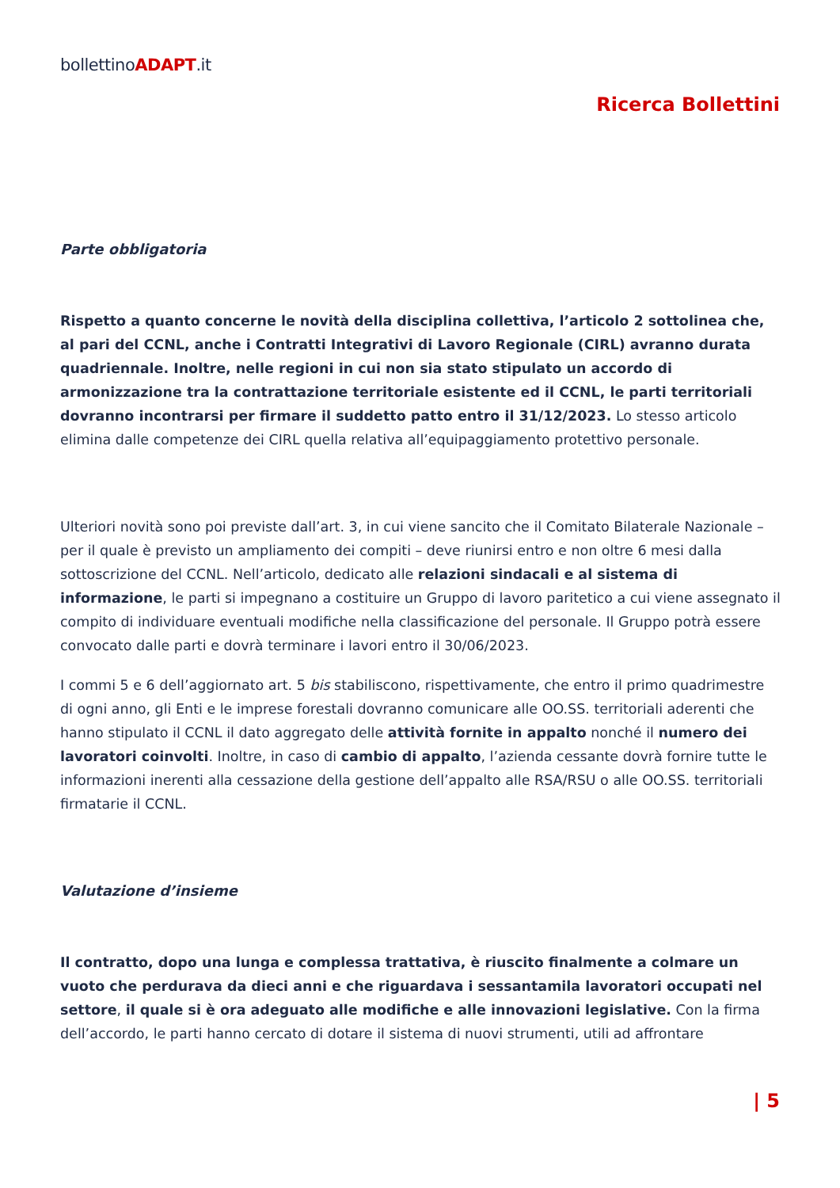bollettinoADAPT.it
Ricerca Bollettini
Parte obbligatoria
Rispetto a quanto concerne le novità della disciplina collettiva, l’articolo 2 sottolinea che, al pari del CCNL, anche i Contratti Integrativi di Lavoro Regionale (CIRL) avranno durata quadriennale. Inoltre, nelle regioni in cui non sia stato stipulato un accordo di armonizzazione tra la contrattazione territoriale esistente ed il CCNL, le parti territoriali dovranno incontrarsi per firmare il suddetto patto entro il 31/12/2023. Lo stesso articolo elimina dalle competenze dei CIRL quella relativa all’equipaggiamento protettivo personale.
Ulteriori novità sono poi previste dall’art. 3, in cui viene sancito che il Comitato Bilaterale Nazionale – per il quale è previsto un ampliamento dei compiti – deve riunirsi entro e non oltre 6 mesi dalla sottoscrizione del CCNL. Nell’articolo, dedicato alle relazioni sindacali e al sistema di informazione, le parti si impegnano a costituire un Gruppo di lavoro paritetico a cui viene assegnato il compito di individuare eventuali modifiche nella classificazione del personale. Il Gruppo potrà essere convocato dalle parti e dovrà terminare i lavori entro il 30/06/2023.
I commi 5 e 6 dell’aggiornato art. 5 bis stabiliscono, rispettivamente, che entro il primo quadrimestre di ogni anno, gli Enti e le imprese forestali dovranno comunicare alle OO.SS. territoriali aderenti che hanno stipulato il CCNL il dato aggregato delle attività fornite in appalto nonché il numero dei lavoratori coinvolti. Inoltre, in caso di cambio di appalto, l’azienda cessante dovrà fornire tutte le informazioni inerenti alla cessazione della gestione dell’appalto alle RSA/RSU o alle OO.SS. territoriali firmatarie il CCNL.
Valutazione d’insieme
Il contratto, dopo una lunga e complessa trattativa, è riuscito finalmente a colmare un vuoto che perdurava da dieci anni e che riguardava i sessantamila lavoratori occupati nel settore, il quale si è ora adeguato alle modifiche e alle innovazioni legislative. Con la firma dell’accordo, le parti hanno cercato di dotare il sistema di nuovi strumenti, utili ad affrontare
| 5